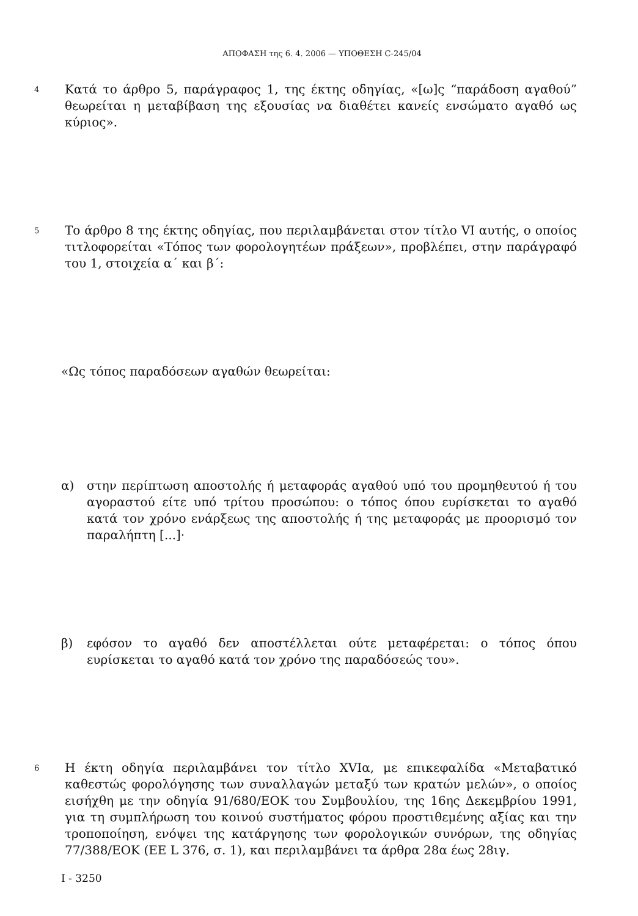ΑΠΟΦΑΣΗ της 6. 4. 2006 — ΥΠΟΘΕΣΗ C-245/04
4
Κατά το άρθρο 5, παράγραφος 1, της έκτης οδηγίας, «[ω]ς “παράδοση αγαθού” θεωρείται η μεταβίβαση της εξουσίας να διαθέτει κανείς ενσώματο αγαθό ως κύριος».
5
Το άρθρο 8 της έκτης οδηγίας, που περιλαμβάνεται στον τίτλο VI αυτής, ο οποίος τιτλοφορείται «Τόπος των φορολογητέων πράξεων», προβλέπει, στην παράγραφό του 1, στοιχεία α΄ και β΄:
«Ως τόπος παραδόσεων αγαθών θεωρείται:
α) στην περίπτωση αποστολής ή μεταφοράς αγαθού υπό του προμηθευτού ή του αγοραστού είτε υπό τρίτου προσώπου: ο τόπος όπου ευρίσκεται το αγαθό κατά τον χρόνο ενάρξεως της αποστολής ή της μεταφοράς με προορισμό τον παραλήπτη [...]·
β) εφόσον το αγαθό δεν αποστέλλεται ούτε μεταφέρεται: ο τόπος όπου ευρίσκεται το αγαθό κατά τον χρόνο της παραδόσεώς του».
6
Η έκτη οδηγία περιλαμβάνει τον τίτλο XVIα, με επικεφαλίδα «Μεταβατικό καθεστώς φορολόγησης των συναλλαγών μεταξύ των κρατών μελών», ο οποίος εισήχθη με την οδηγία 91/680/ΕΟΚ του Συμβουλίου, της 16ης Δεκεμβρίου 1991, για τη συμπλήρωση του κοινού συστήματος φόρου προστιθεμένης αξίας και την τροποποίηση, ενόψει της κατάργησης των φορολογικών συνόρων, της οδηγίας 77/388/ΕΟΚ (ΕΕ L 376, σ. 1), και περιλαμβάνει τα άρθρα 28α έως 28ιγ.
I - 3250